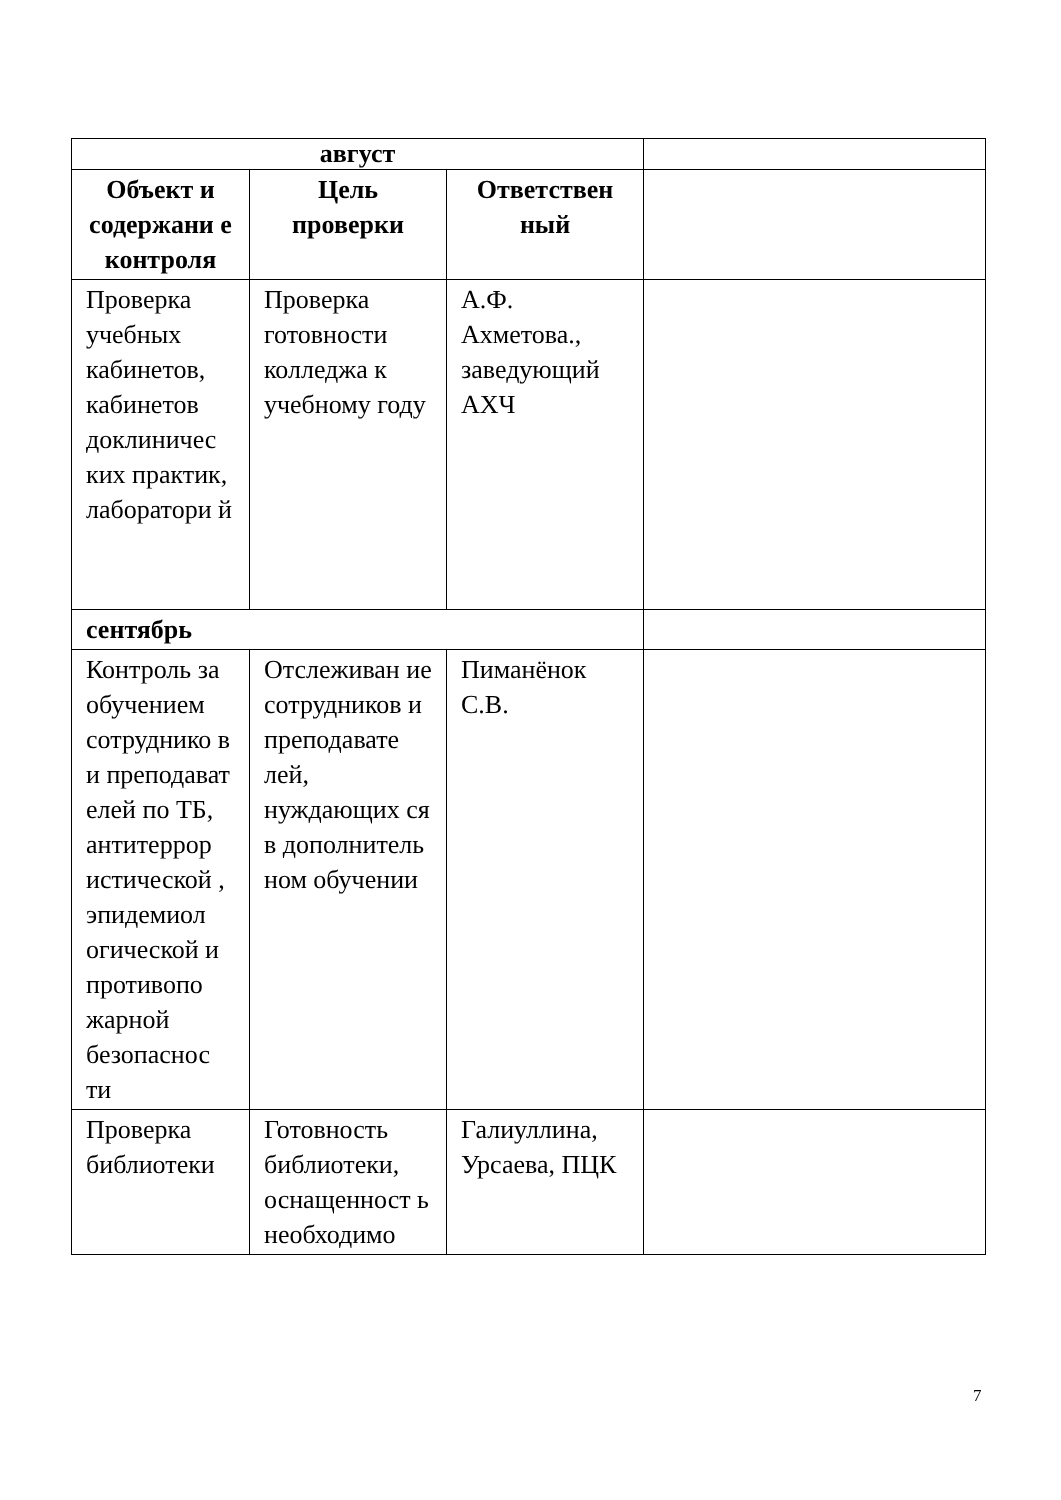| август | | | |
| Объект и содержани е контроля | Цель проверки | Ответствен ный | |
| Проверка учебных кабинетов, кабинетов доклиничес ких практик, лаборатори й | Проверка готовности колледжа к учебному году | А.Ф. Ахметова., заведующий АХЧ | |
| сентябрь | | | |
| Контроль за обучением сотруднико в и преподават елей по ТБ, антитеррор истической , эпидемиол огической и противопо жарной безопаснос ти | Отслеживан ие сотрудников и преподавате лей, нуждающих ся в дополнитель ном обучении | Пиманёнок С.В. | |
| Проверка библиотеки | Готовность библиотеки, оснащенност ь необходимо | Галиуллина, Урсаева, ПЦК | |
7